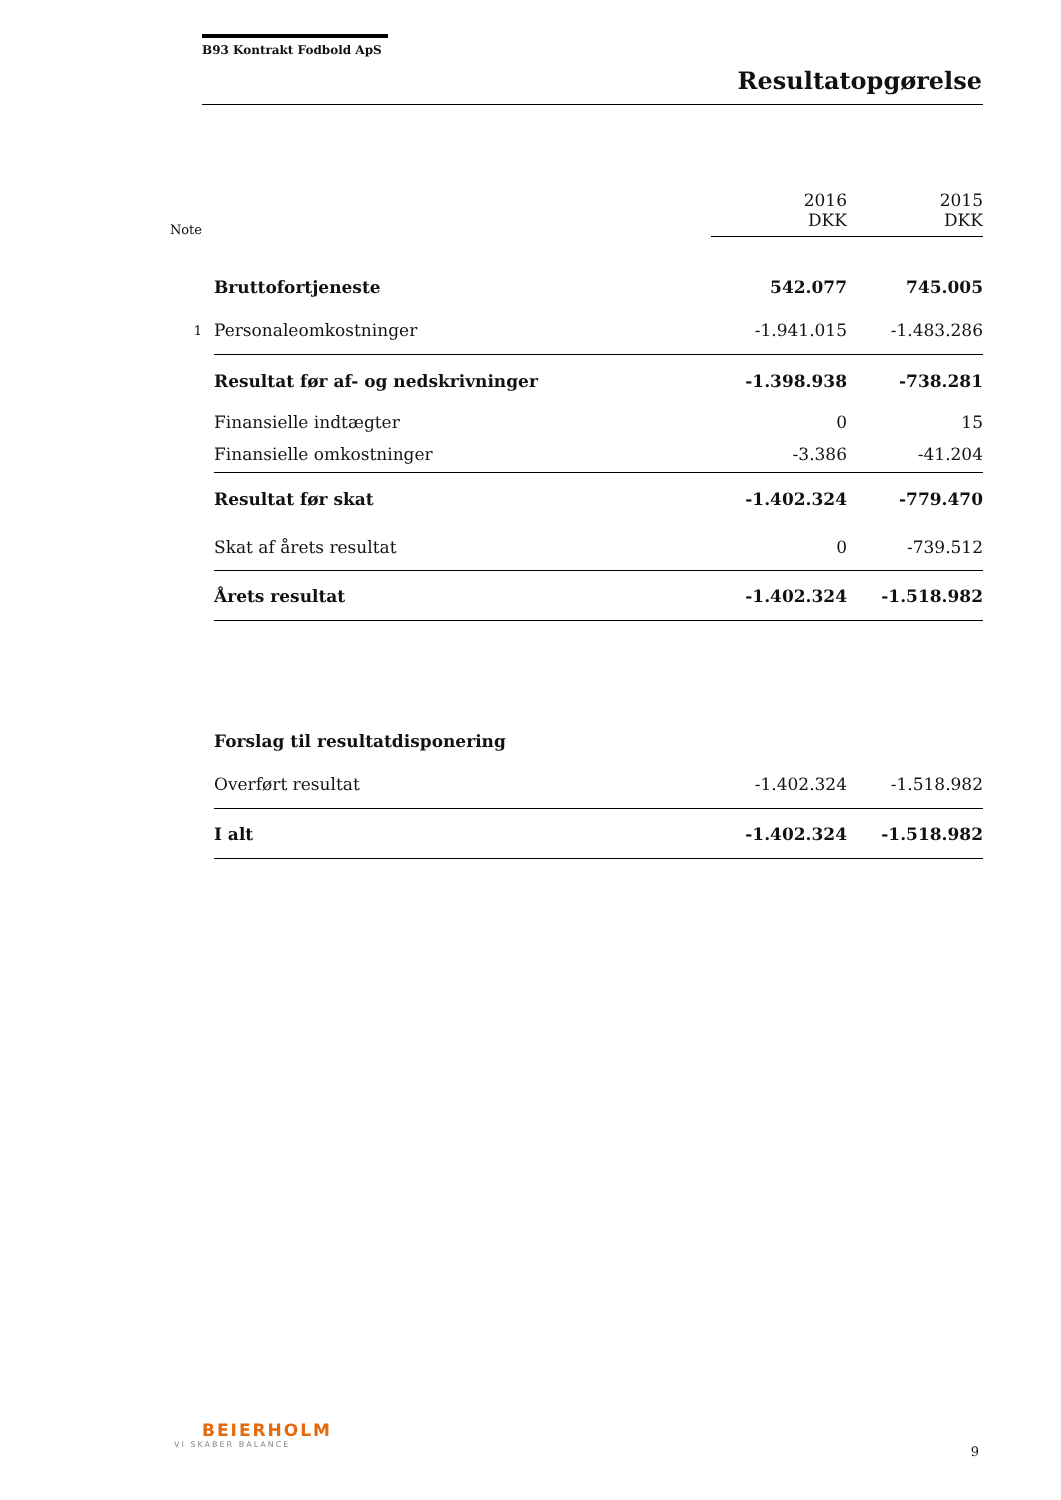B93 Kontrakt Fodbold ApS
Resultatopgørelse
| Note | | 2016 DKK | 2015 DKK |
| --- | --- | --- | --- |
| | Bruttofortjeneste | 542.077 | 745.005 |
| 1 | Personaleomkostninger | -1.941.015 | -1.483.286 |
| | Resultat før af- og nedskrivninger | -1.398.938 | -738.281 |
| | Finansielle indtægter | 0 | 15 |
| | Finansielle omkostninger | -3.386 | -41.204 |
| | Resultat før skat | -1.402.324 | -779.470 |
| | Skat af årets resultat | 0 | -739.512 |
| | Årets resultat | -1.402.324 | -1.518.982 |
| | Forslag til resultatdisponering | | |
| | Overført resultat | -1.402.324 | -1.518.982 |
| | I alt | -1.402.324 | -1.518.982 |
BEIERHOLM
VI SKABER BALANCE
9